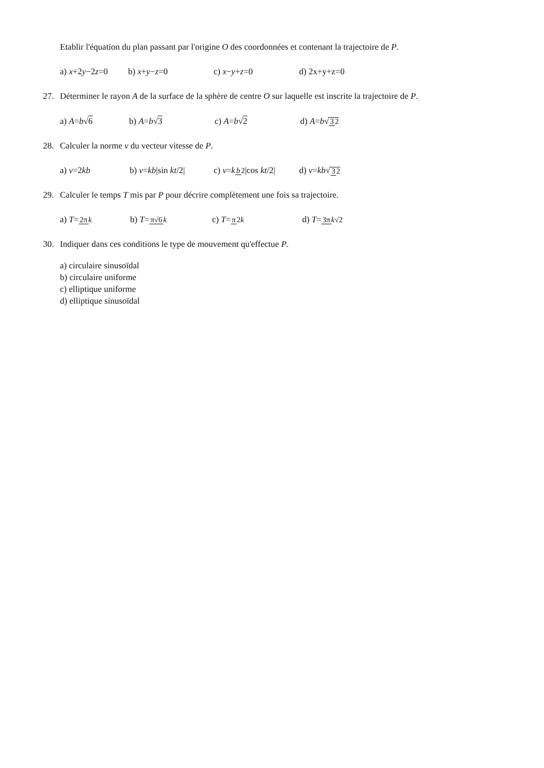Etablir l'équation du plan passant par l'origine O des coordonnées et contenant la trajectoire de P.
a) x+2y−2z=0 b) x+y−z=0 c) x−y+z=0 d) 2x+y+z=0
27. Déterminer le rayon A de la surface de la sphère de centre O sur laquelle est inscrite la trajectoire de P.
a) A=b√6 b) A=b√3 c) A=b√2 d) A=b√32
28. Calculer la norme v du vecteur vitesse de P.
a) v=2kb b) v=kb|sin kt/2| c) v=kb 2|cos kt/2| d) v=kb√32
29. Calculer le temps T mis par P pour décrire complètement une fois sa trajectoire.
a) T=2π k b) T=π√6 k c) T=π 2k d) T=3π k√2
30. Indiquer dans ces conditions le type de mouvement qu'effectue P.
a) circulaire sinusoïdal
b) circulaire uniforme
c) elliptique uniforme
d) elliptique sinusoïdal